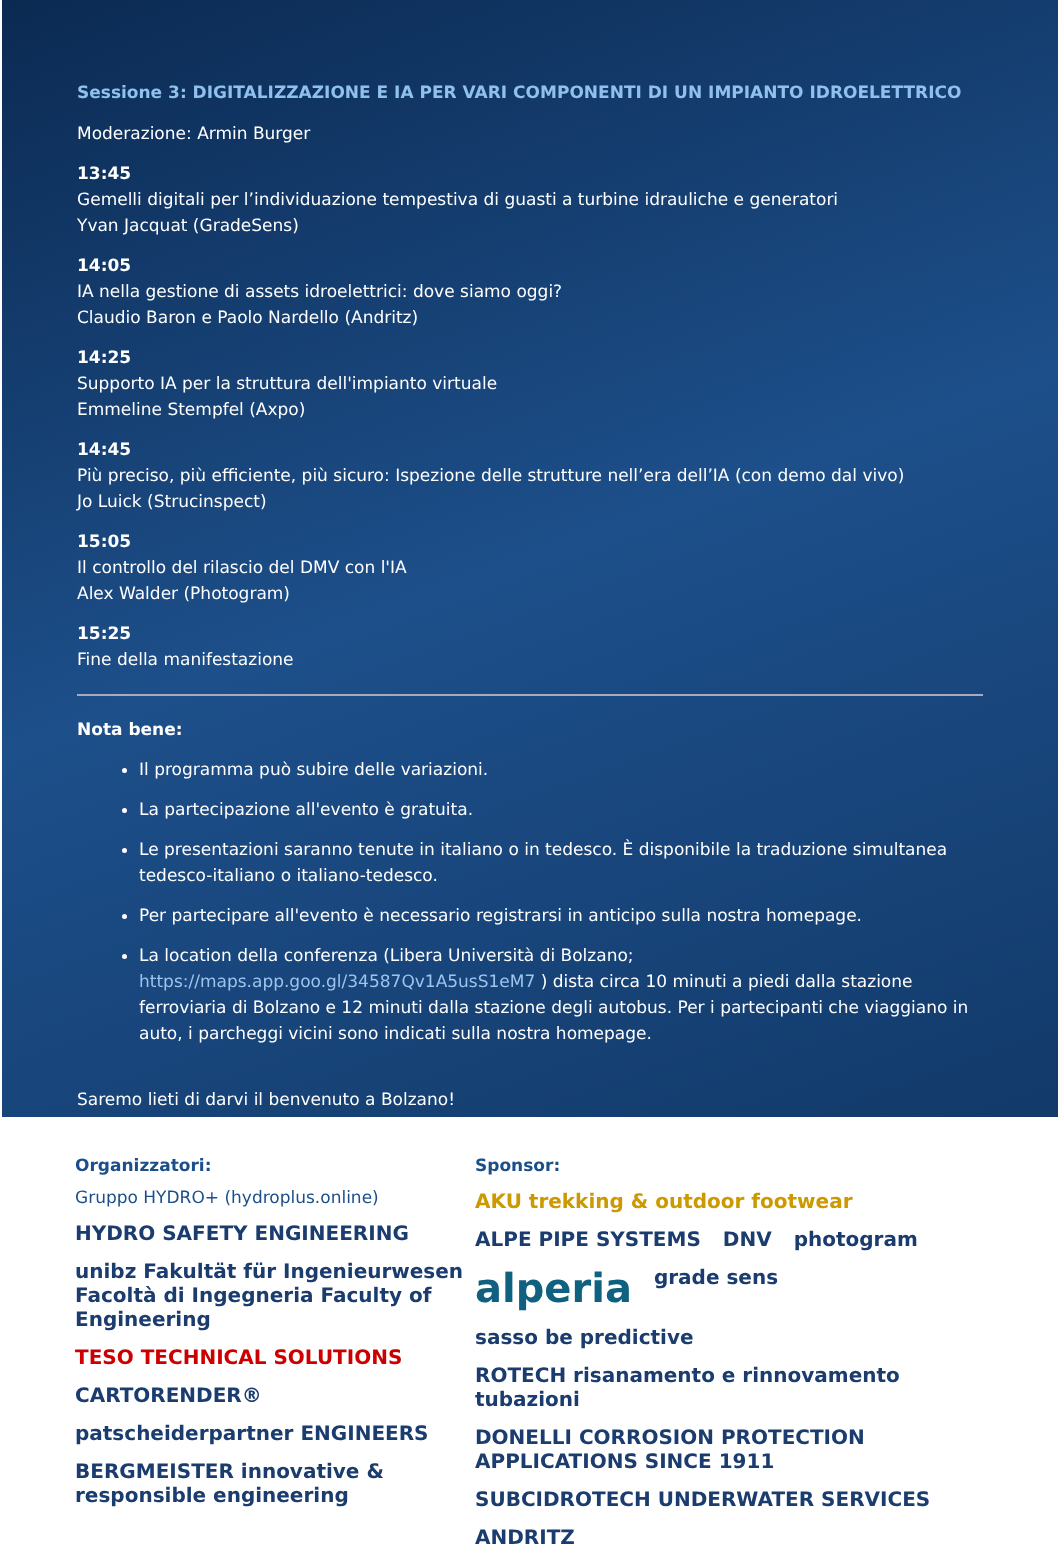Sessione 3: DIGITALIZZAZIONE E IA PER VARI COMPONENTI DI UN IMPIANTO IDROELETTRICO
Moderazione: Armin Burger
13:45
Gemelli digitali per l’individuazione tempestiva di guasti a turbine idrauliche e generatori
Yvan Jacquat (GradeSens)
14:05
IA nella gestione di assets idroelettrici: dove siamo oggi?
Claudio Baron e Paolo Nardello (Andritz)
14:25
Supporto IA per la struttura dell'impianto virtuale
Emmeline Stempfel (Axpo)
14:45
Più preciso, più efficiente, più sicuro: Ispezione delle strutture nell’era dell’IA (con demo dal vivo)
Jo Luick (Strucinspect)
15:05
Il controllo del rilascio del DMV con l'IA
Alex Walder (Photogram)
15:25
Fine della manifestazione
Nota bene:
Il programma può subire delle variazioni.
La partecipazione all'evento è gratuita.
Le presentazioni saranno tenute in italiano o in tedesco. È disponibile la traduzione simultanea tedesco-italiano o italiano-tedesco.
Per partecipare all'evento è necessario registrarsi in anticipo sulla nostra homepage.
La location della conferenza (Libera Università di Bolzano; https://maps.app.goo.gl/34587Qv1A5usS1eM7 ) dista circa 10 minuti a piedi dalla stazione ferroviaria di Bolzano e 12 minuti dalla stazione degli autobus. Per i partecipanti che viaggiano in auto, i parcheggi vicini sono indicati sulla nostra homepage.
Saremo lieti di darvi il benvenuto a Bolzano!
Organizzatori:
Gruppo HYDRO+ (hydroplus.online)
HYDRO SAFETY ENGINEERING unibz Fakultät für Ingenieurwesen Facoltà di Ingegneria Faculty of Engineering TESO TECHNICAL SOLUTIONS CARTORENDER® patscheiderpartner ENGINEERS BERGMEISTER innovative & responsible engineering
Sponsor:
AKU trekking & outdoor footwear ALPE PIPE SYSTEMS DNV photogram alperia grade sens sasso be predictive ROTECH risanamento e rinnovamento tubazioni DONELLI CORROSION PROTECTION APPLICATIONS SINCE 1911 SUBCIDROTECH UNDERWATER SERVICES ANDRITZ